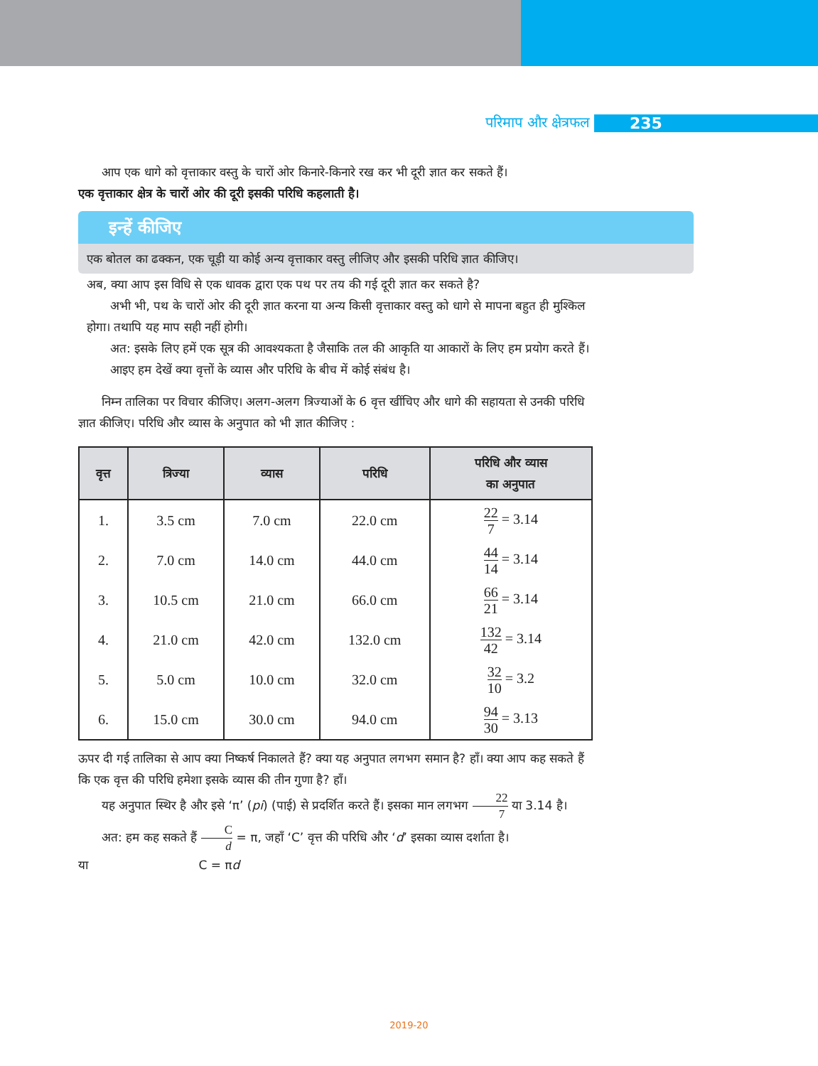परिमाप और क्षेत्रफल 235
आप एक धागे को वृत्ताकार वस्तु के चारों ओर किनारे-किनारे रख कर भी दूरी ज्ञात कर सकते हैं।
एक वृत्ताकार क्षेत्र के चारों ओर की दूरी इसकी परिधि कहलाती है।
इन्हें कीजिए
एक बोतल का ढक्कन, एक चूड़ी या कोई अन्य वृत्ताकार वस्तु लीजिए और इसकी परिधि ज्ञात कीजिए।
अब, क्या आप इस विधि से एक धावक द्वारा एक पथ पर तय की गई दूरी ज्ञात कर सकते है?
अभी भी, पथ के चारों ओर की दूरी ज्ञात करना या अन्य किसी वृत्ताकार वस्तु को धागे से मापना बहुत ही मुश्किल होगा। तथापि यह माप सही नहीं होगी।
अत: इसके लिए हमें एक सूत्र की आवश्यकता है जैसाकि तल की आकृति या आकारों के लिए हम प्रयोग करते हैं।
आइए हम देखें क्या वृत्तों के व्यास और परिधि के बीच में कोई संबंध है।
निम्न तालिका पर विचार कीजिए। अलग-अलग त्रिज्याओं के 6 वृत्त खींचिए और धागे की सहायता से उनकी परिधि ज्ञात कीजिए। परिधि और व्यास के अनुपात को भी ज्ञात कीजिए :
| वृत्त | त्रिज्या | व्यास | परिधि | परिधि और व्यास का अनुपात |
| --- | --- | --- | --- | --- |
| 1. | 3.5 cm | 7.0 cm | 22.0 cm | 22 7 = 3.14 |
| 2. | 7.0 cm | 14.0 cm | 44.0 cm | 44 14 = 3.14 |
| 3. | 10.5 cm | 21.0 cm | 66.0 cm | 66 21 = 3.14 |
| 4. | 21.0 cm | 42.0 cm | 132.0 cm | 132 42 = 3.14 |
| 5. | 5.0 cm | 10.0 cm | 32.0 cm | 32 10 = 3.2 |
| 6. | 15.0 cm | 30.0 cm | 94.0 cm | 94 30 = 3.13 |
ऊपर दी गई तालिका से आप क्या निष्कर्ष निकालते हैं? क्या यह अनुपात लगभग समान है? हाँ। क्या आप कह सकते हैं कि एक वृत्त की परिधि हमेशा इसके व्यास की तीन गुणा है? हाँ।
यह अनुपात स्थिर है और इसे ‘π’ (pi) (पाई) से प्रदर्शित करते हैं। इसका मान लगभग 22 7 या 3.14 है।
अत: हम कह सकते हैं C d = π, जहाँ ‘C’ वृत्त की परिधि और ‘d’ इसका व्यास दर्शाता है।
या C = πd
2019-20